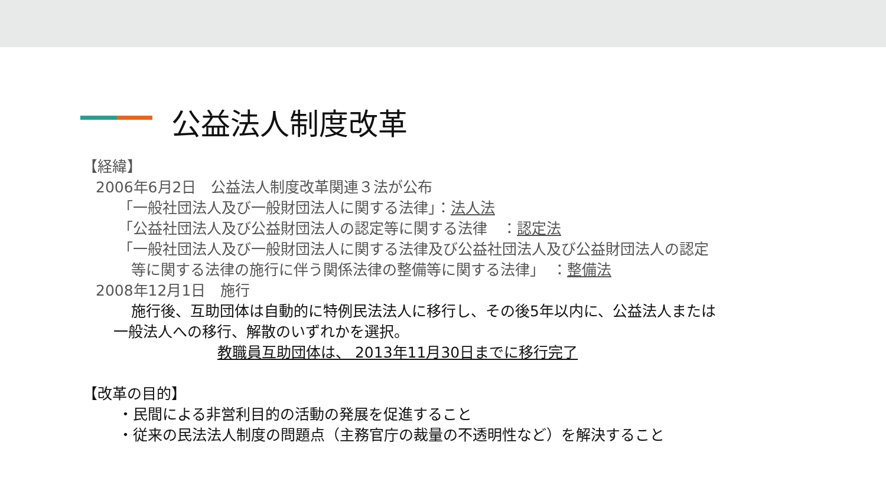公益法人制度改革
【経緯】
2006年6月2日　公益法人制度改革関連３法が公布
「一般社団法人及び一般財団法人に関する法律」：法人法
「公益社団法人及び公益財団法人の認定等に関する法律　：認定法
「一般社団法人及び一般財団法人に関する法律及び公益社団法人及び公益財団法人の認定
等に関する法律の施行に伴う関係法律の整備等に関する法律」　：整備法
2008年12月1日　施行
施行後、互助団体は自動的に特例民法法人に移行し、その後5年以内に、公益法人または
一般法人への移行、解散のいずれかを選択。
教職員互助団体は、 2013年11月30日までに移行完了
【改革の目的】
・民間による非営利目的の活動の発展を促進すること
・従来の民法法人制度の問題点（主務官庁の裁量の不透明性など）を解決すること